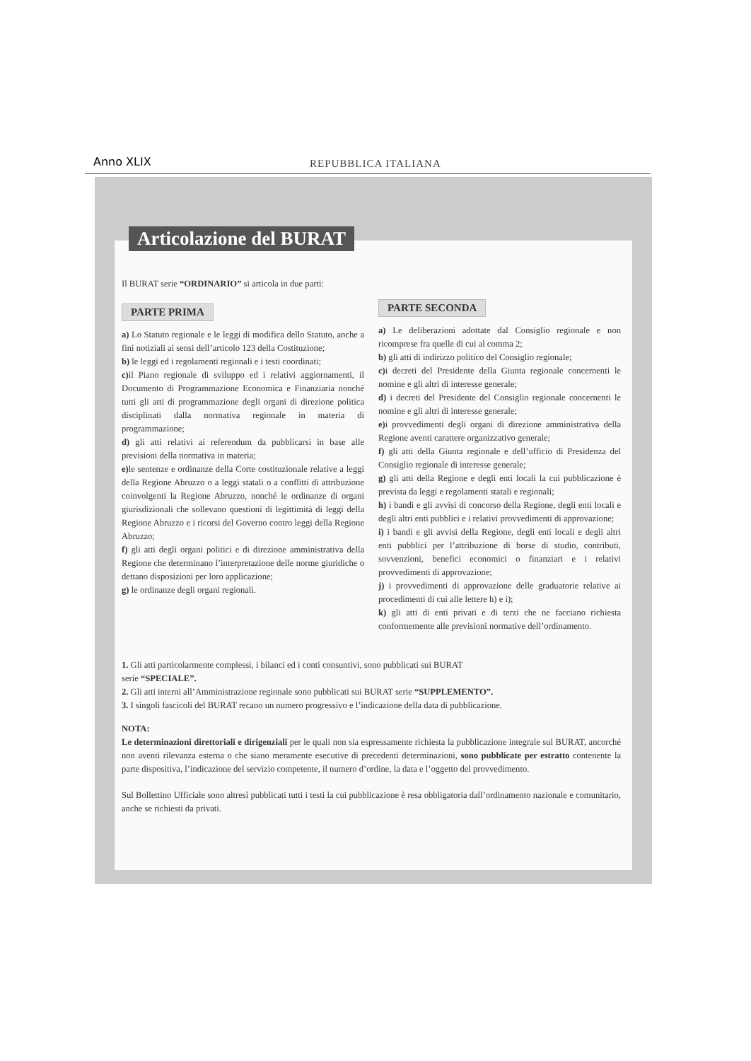Anno XLIX REPUBBLICA ITALIANA
Articolazione del BURAT
Il BURAT serie “ORDINARIO” si articola in due parti:
PARTE PRIMA
a) Lo Statuto regionale e le leggi di modifica dello Statuto, anche a fini notiziali ai sensi dell’articolo 123 della Costituzione;
b) le leggi ed i regolamenti regionali e i testi coordinati;
c) il Piano regionale di sviluppo ed i relativi aggiornamenti, il Documento di Programmazione Economica e Finanziaria nonché tutti gli atti di programmazione degli organi di direzione politica disciplinati dalla normativa regionale in materia di programmazione;
d) gli atti relativi ai referendum da pubblicarsi in base alle previsioni della normativa in materia;
e) le sentenze e ordinanze della Corte costituzionale relative a leggi della Regione Abruzzo o a leggi statali o a conflitti di attribuzione coinvolgenti la Regione Abruzzo, nonché le ordinanze di organi giurisdizionali che sollevano questioni di legittimità di leggi della Regione Abruzzo e i ricorsi del Governo contro leggi della Regione Abruzzo;
f) gli atti degli organi politici e di direzione amministrativa della Regione che determinano l’interpretazione delle norme giuridiche o dettano disposizioni per loro applicazione;
g) le ordinanze degli organi regionali.
PARTE SECONDA
a) Le deliberazioni adottate dal Consiglio regionale e non ricomprese fra quelle di cui al comma 2;
b) gli atti di indirizzo politico del Consiglio regionale;
c) i decreti del Presidente della Giunta regionale concernenti le nomine e gli altri di interesse generale;
d) i decreti del Presidente del Consiglio regionale concernenti le nomine e gli altri di interesse generale;
e) i provvedimenti degli organi di direzione amministrativa della Regione aventi carattere organizzativo generale;
f) gli atti della Giunta regionale e dell’ufficio di Presidenza del Consiglio regionale di interesse generale;
g) gli atti della Regione e degli enti locali la cui pubblicazione è prevista da leggi e regolamenti statali e regionali;
h) i bandi e gli avvisi di concorso della Regione, degli enti locali e degli altri enti pubblici e i relativi provvedimenti di approvazione;
i) i bandi e gli avvisi della Regione, degli enti locali e degli altri enti pubblici per l’attribuzione di borse di studio, contributi, sovvenzioni, benefici economici o finanziari e i relativi provvedimenti di approvazione;
j) i provvedimenti di approvazione delle graduatorie relative ai procedimenti di cui alle lettere h) e i);
k) gli atti di enti privati e di terzi che ne facciano richiesta conformemente alle previsioni normative dell’ordinamento.
1. Gli atti particolarmente complessi, i bilanci ed i conti consuntivi, sono pubblicati sui BURAT
serie “SPECIALE”.
2. Gli atti interni all’Amministrazione regionale sono pubblicati sui BURAT serie “SUPPLEMENTO”.
3. I singoli fascicoli del BURAT recano un numero progressivo e l’indicazione della data di pubblicazione.
NOTA:
Le determinazioni direttoriali e dirigenziali per le quali non sia espressamente richiesta la pubblicazione integrale sul BURAT, ancorché non aventi rilevanza esterna o che siano meramente esecutive di precedenti determinazioni, sono pubblicate per estratto contenente la parte dispositiva, l’indicazione del servizio competente, il numero d’ordine, la data e l’oggetto del provvedimento.
Sul Bollettino Ufficiale sono altresì pubblicati tutti i testi la cui pubblicazione è resa obbligatoria dall’ordinamento nazionale e comunitario, anche se richiesti da privati.